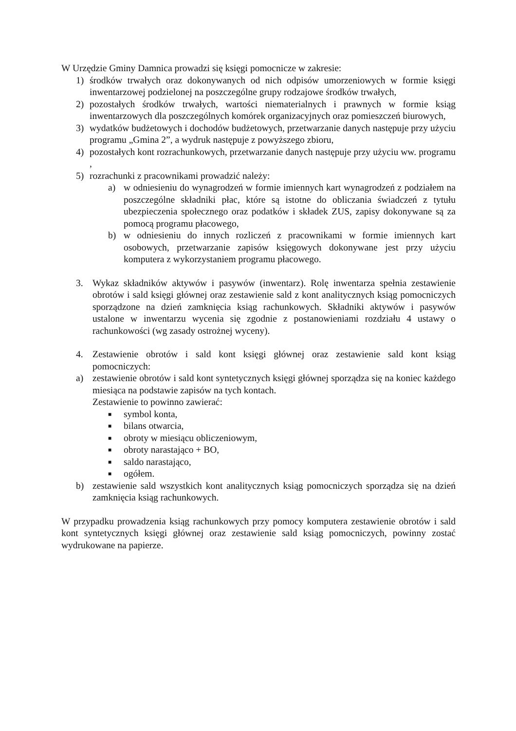W Urzędzie Gminy Damnica prowadzi się księgi pomocnicze w zakresie:
1) środków trwałych oraz dokonywanych od nich odpisów umorzeniowych w formie księgi inwentarzowej podzielonej na poszczególne grupy rodzajowe środków trwałych,
2) pozostałych środków trwałych, wartości niematerialnych i prawnych w formie ksiąg inwentarzowych dla poszczególnych komórek organizacyjnych oraz pomieszczeń biurowych,
3) wydatków budżetowych i dochodów budżetowych, przetwarzanie danych następuje przy użyciu programu „Gmina 2”, a wydruk następuje z powyższego zbioru,
4) pozostałych kont rozrachunkowych, przetwarzanie danych następuje przy użyciu ww. programu ,
5) rozrachunki z pracownikami prowadzić należy:
a) w odniesieniu do wynagrodzeń w formie imiennych kart wynagrodzeń z podziałem na poszczególne składniki płac, które są istotne do obliczania świadczeń z tytułu ubezpieczenia społecznego oraz podatków i składek ZUS, zapisy dokonywane są za pomocą programu płacowego,
b) w odniesieniu do innych rozliczeń z pracownikami w formie imiennych kart osobowych, przetwarzanie zapisów księgowych dokonywane jest przy użyciu komputera z wykorzystaniem programu płacowego.
3. Wykaz składników aktywów i pasywów (inwentarz). Rolę inwentarza spełnia zestawienie obrotów i sald księgi głównej oraz zestawienie sald z kont analitycznych ksiąg pomocniczych sporządzone na dzień zamknięcia ksiąg rachunkowych. Składniki aktywów i pasywów ustalone w inwentarzu wycenia się zgodnie z postanowieniami rozdziału 4 ustawy o rachunkowości (wg zasady ostrożnej wyceny).
4. Zestawienie obrotów i sald kont księgi głównej oraz zestawienie sald kont ksiąg pomocniczych:
a) zestawienie obrotów i sald kont syntetycznych księgi głównej sporządza się na koniec każdego miesiąca na podstawie zapisów na tych kontach.
Zestawienie to powinno zawierać:
■ symbol konta,
■ bilans otwarcia,
■ obroty w miesiącu obliczeniowym,
■ obroty narastająco + BO,
■ saldo narastająco,
■ ogółem.
b) zestawienie sald wszystkich kont analitycznych ksiąg pomocniczych sporządza się na dzień zamknięcia ksiąg rachunkowych.
W przypadku prowadzenia ksiąg rachunkowych przy pomocy komputera zestawienie obrotów i sald kont syntetycznych księgi głównej oraz zestawienie sald ksiąg pomocniczych, powinny zostać wydrukowane na papierze.